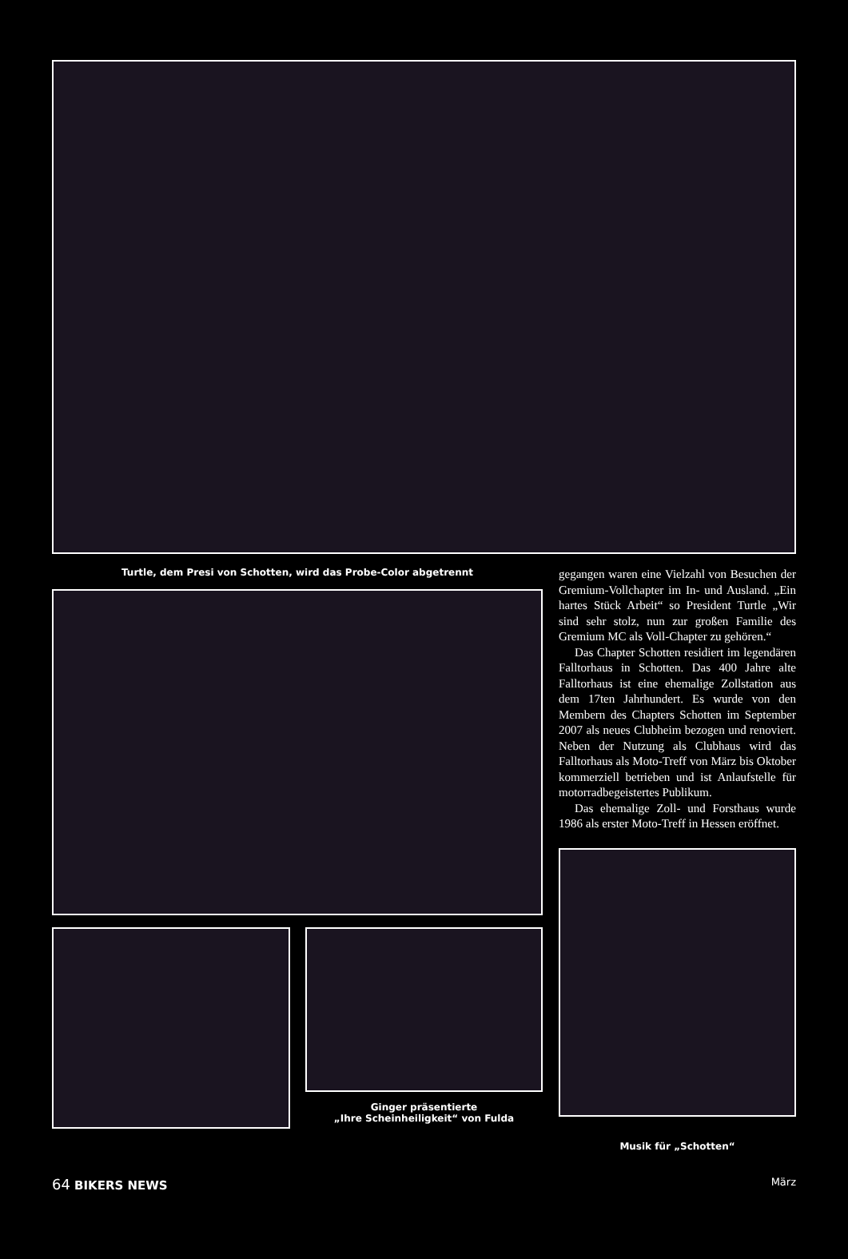Turtle, dem Presi von Schotten, wird das Probe-Color abgetrennt
Ginger präsentierte
„Ihre Scheinheiligkeit“ von Fulda
gegangen waren eine Vielzahl von Besuchen der Gremium-Vollchapter im In- und Ausland. „Ein hartes Stück Arbeit“ so President Turtle „Wir sind sehr stolz, nun zur großen Familie des Gremium MC als Voll-Chapter zu gehören.“
Das Chapter Schotten residiert im legendären Falltorhaus in Schotten. Das 400 Jahre alte Falltorhaus ist eine ehemalige Zollstation aus dem 17ten Jahrhundert. Es wurde von den Membern des Chapters Schotten im September 2007 als neues Clubheim bezogen und renoviert. Neben der Nutzung als Clubhaus wird das Falltorhaus als Moto-Treff von März bis Oktober kommerziell betrieben und ist Anlaufstelle für motorradbegeistertes Publikum.
Das ehemalige Zoll- und Forsthaus wurde 1986 als erster Moto-Treff in Hessen eröffnet.
Musik für „Schotten“
64 BIKERS NEWS
März